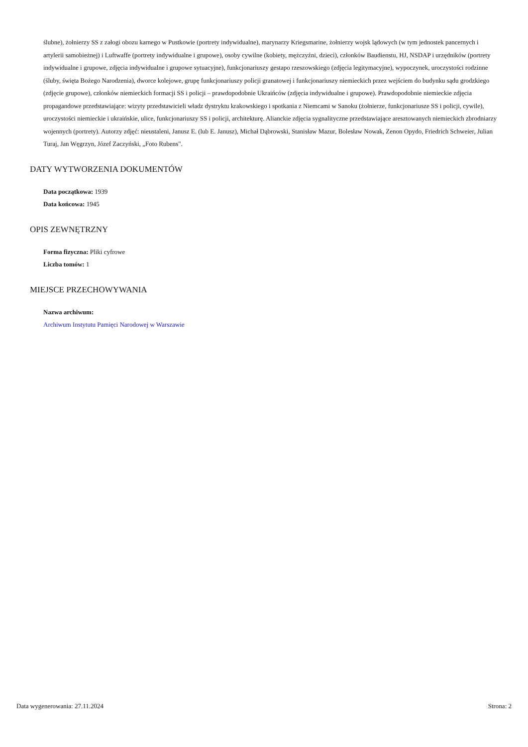ślubne), żołnierzy SS z załogi obozu karnego w Pustkowie (portrety indywidualne), marynarzy Kriegsmarine, żołnierzy wojsk lądowych (w tym jednostek pancernych i artylerii samobieżnej) i Luftwaffe (portrety indywidualne i grupowe), osoby cywilne (kobiety, mężczyźni, dzieci), członków Baudienstu, HJ, NSDAP i urzędników (portrety indywidualne i grupowe, zdjęcia indywidualne i grupowe sytuacyjne), funkcjonariuszy gestapo rzeszowskiego (zdjęcia legitymacyjne), wypoczynek, uroczystości rodzinne (śluby, święta Bożego Narodzenia), dworce kolejowe, grupę funkcjonariuszy policji granatowej i funkcjonariuszy niemieckich przez wejściem do budynku sądu grodzkiego (zdjęcie grupowe), członków niemieckich formacji SS i policji – prawdopodobnie Ukraińców (zdjęcia indywidualne i grupowe). Prawdopodobnie niemieckie zdjęcia propagandowe przedstawiające: wizyty przedstawicieli władz dystryktu krakowskiego i spotkania z Niemcami w Sanoku (żołnierze, funkcjonariusze SS i policji, cywile), uroczystości niemieckie i ukraińskie, ulice, funkcjonariuszy SS i policji, architekturę. Alianckie zdjęcia sygnalityczne przedstawiające aresztowanych niemieckich zbrodniarzy wojennych (portrety). Autorzy zdjęć: nieustaleni, Janusz E. (lub E. Janusz), Michał Dąbrowski, Stanisław Mazur, Bolesław Nowak, Zenon Opydo, Friedrich Schweier, Julian Turaj, Jan Węgrzyn, Józef Zaczyński, „Foto Rubens".
DATY WYTWORZENIA DOKUMENTÓW
Data początkowa: 1939
Data końcowa: 1945
OPIS ZEWNĘTRZNY
Forma fizyczna: Pliki cyfrowe
Liczba tomów: 1
MIEJSCE PRZECHOWYWANIA
Nazwa archiwum:
Archiwum Instytutu Pamięci Narodowej w Warszawie
Data wygenerowania: 27.11.2024 Strona: 2